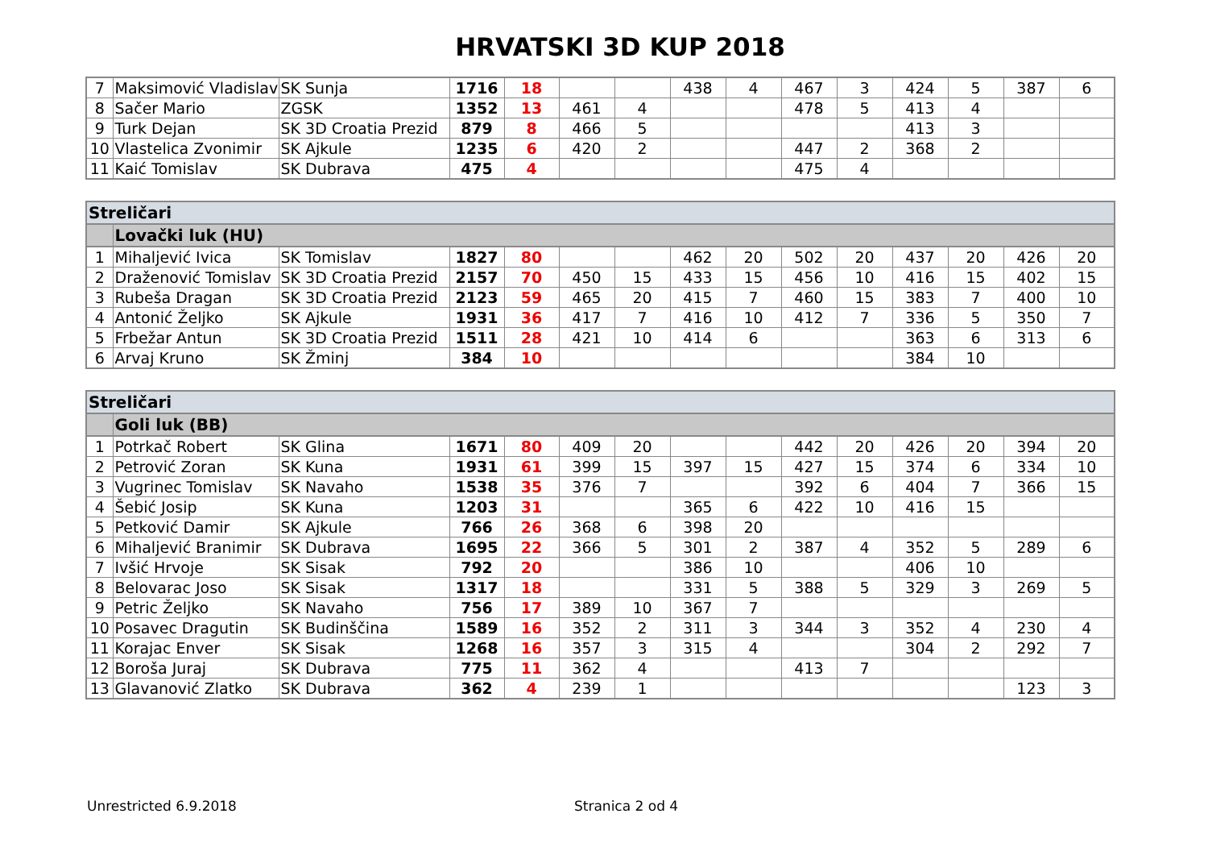HRVATSKI 3D KUP 2018
| 7 | Maksimović Vladislav | SK Sunja | 1716 | 18 | | | 438 | 4 | 467 | 3 | 424 | 5 | 387 | 6 |
| 8 | Sačer Mario | ZGSK | 1352 | 13 | 461 | 4 | | | 478 | 5 | 413 | 4 | | |
| 9 | Turk Dejan | SK 3D Croatia Prezid | 879 | 8 | 466 | 5 | | | | | 413 | 3 | | |
| 10 | Vlastelica Zvonimir | SK Ajkule | 1235 | 6 | 420 | 2 | | | 447 | 2 | 368 | 2 | | |
| 11 | Kaić Tomislav | SK Dubrava | 475 | 4 | | | | | 475 | 4 | | | | |
| Streličari | | | | | | | | | | | | | | |
| | Lovački luk (HU) | | | | | | | | | | | | | |
| 1 | Mihaljević Ivica | SK Tomislav | 1827 | 80 | | | 462 | 20 | 502 | 20 | 437 | 20 | 426 | 20 |
| 2 | Draženović Tomislav | SK 3D Croatia Prezid | 2157 | 70 | 450 | 15 | 433 | 15 | 456 | 10 | 416 | 15 | 402 | 15 |
| 3 | Rubeša Dragan | SK 3D Croatia Prezid | 2123 | 59 | 465 | 20 | 415 | 7 | 460 | 15 | 383 | 7 | 400 | 10 |
| 4 | Antonić Željko | SK Ajkule | 1931 | 36 | 417 | 7 | 416 | 10 | 412 | 7 | 336 | 5 | 350 | 7 |
| 5 | Frbežar Antun | SK 3D Croatia Prezid | 1511 | 28 | 421 | 10 | 414 | 6 | | | 363 | 6 | 313 | 6 |
| 6 | Arvaj Kruno | SK Žminj | 384 | 10 | | | | | | | 384 | 10 | | |
| Streličari | | | | | | | | | | | | | | |
| | Goli luk (BB) | | | | | | | | | | | | | |
| 1 | Potrkač Robert | SK Glina | 1671 | 80 | 409 | 20 | | | 442 | 20 | 426 | 20 | 394 | 20 |
| 2 | Petrović Zoran | SK Kuna | 1931 | 61 | 399 | 15 | 397 | 15 | 427 | 15 | 374 | 6 | 334 | 10 |
| 3 | Vugrinec Tomislav | SK Navaho | 1538 | 35 | 376 | 7 | | | 392 | 6 | 404 | 7 | 366 | 15 |
| 4 | Šebić Josip | SK Kuna | 1203 | 31 | | | 365 | 6 | 422 | 10 | 416 | 15 | | |
| 5 | Petković Damir | SK Ajkule | 766 | 26 | 368 | 6 | 398 | 20 | | | | | | |
| 6 | Mihaljević Branimir | SK Dubrava | 1695 | 22 | 366 | 5 | 301 | 2 | 387 | 4 | 352 | 5 | 289 | 6 |
| 7 | Ivšić Hrvoje | SK Sisak | 792 | 20 | | | 386 | 10 | | | 406 | 10 | | |
| 8 | Belovarac Joso | SK Sisak | 1317 | 18 | | | 331 | 5 | 388 | 5 | 329 | 3 | 269 | 5 |
| 9 | Petric Željko | SK Navaho | 756 | 17 | 389 | 10 | 367 | 7 | | | | | | |
| 10 | Posavec Dragutin | SK Budinščina | 1589 | 16 | 352 | 2 | 311 | 3 | 344 | 3 | 352 | 4 | 230 | 4 |
| 11 | Korajac Enver | SK Sisak | 1268 | 16 | 357 | 3 | 315 | 4 | | | 304 | 2 | 292 | 7 |
| 12 | Boroša Juraj | SK Dubrava | 775 | 11 | 362 | 4 | | | 413 | 7 | | | | |
| 13 | Glavanović Zlatko | SK Dubrava | 362 | 4 | 239 | 1 | | | | | | | 123 | 3 |
Unrestricted 6.9.2018 Stranica 2 od 4